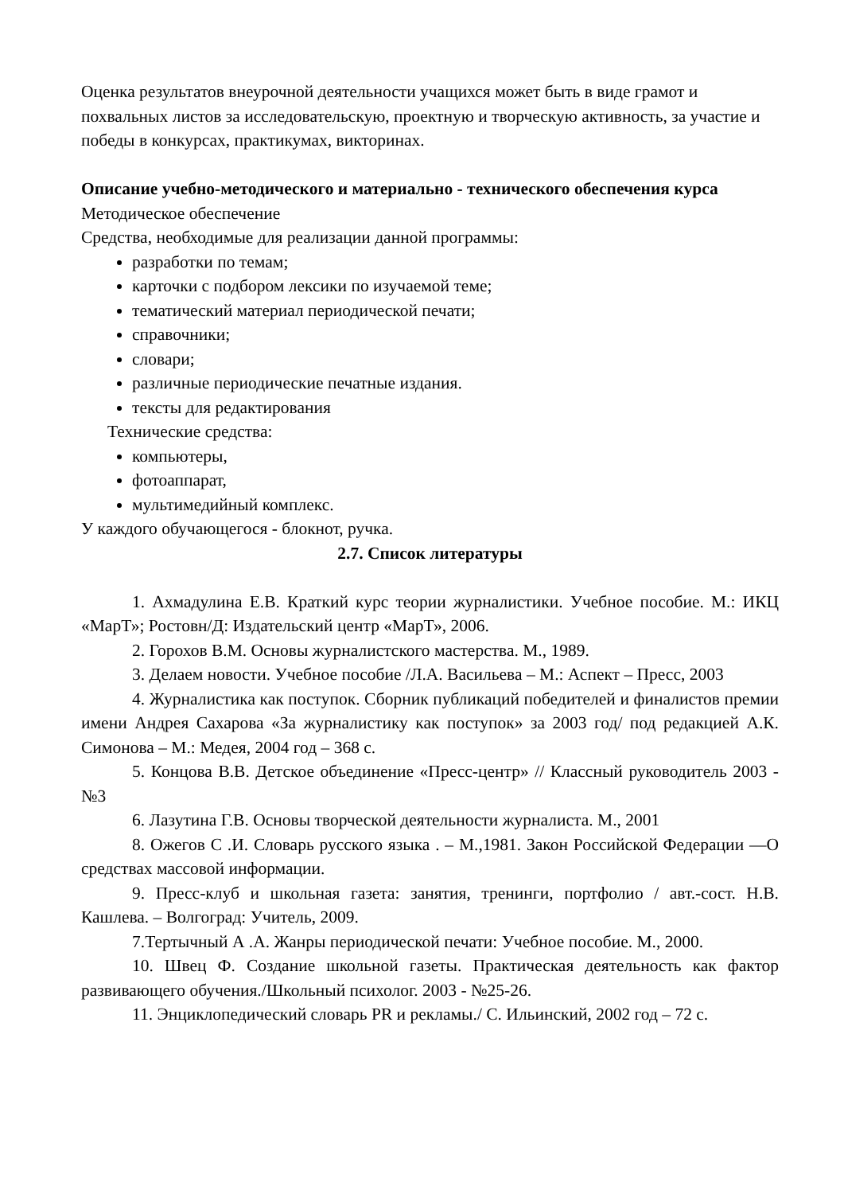Оценка результатов внеурочной деятельности учащихся может быть в виде грамот и похвальных листов за исследовательскую, проектную и творческую активность, за участие и победы в конкурсах, практикумах, викторинах.
Описание учебно-методического и материально - технического обеспечения курса
Методическое обеспечение
Средства, необходимые для реализации данной программы:
разработки по темам;
карточки с подбором лексики по изучаемой теме;
тематический материал периодической печати;
справочники;
словари;
различные периодические печатные издания.
тексты для редактирования
Технические средства:
компьютеры,
фотоаппарат,
мультимедийный комплекс.
У каждого обучающегося - блокнот, ручка.
2.7. Список литературы
1. Ахмадулина Е.В. Краткий курс теории журналистики. Учебное пособие. М.: ИКЦ «МарТ»; Ростовн/Д: Издательский центр «МарТ», 2006.
2. Горохов В.М. Основы журналистского мастерства. М., 1989.
3. Делаем новости. Учебное пособие /Л.А. Васильева – М.: Аспект – Пресс, 2003
4. Журналистика как поступок. Сборник публикаций победителей и финалистов премии имени Андрея Сахарова «За журналистику как поступок» за 2003 год/ под редакцией А.К. Симонова – М.: Медея, 2004 год – 368 с.
5. Концова В.В. Детское объединение «Пресс-центр» // Классный руководитель 2003 - №3
6. Лазутина Г.В. Основы творческой деятельности журналиста. М., 2001
8. Ожегов С .И. Словарь русского языка . – М.,1981. Закон Российской Федерации ―О средствах массовой информации.
9. Пресс-клуб и школьная газета: занятия, тренинги, портфолио / авт.-сост. Н.В. Кашлева. – Волгоград: Учитель, 2009.
7.Тертычный А .А. Жанры периодической печати: Учебное пособие. М., 2000.
10. Швец Ф. Создание школьной газеты. Практическая деятельность как фактор развивающего обучения./Школьный психолог. 2003 - №25-26.
11. Энциклопедический словарь PR и рекламы./ С. Ильинский, 2002 год – 72 с.